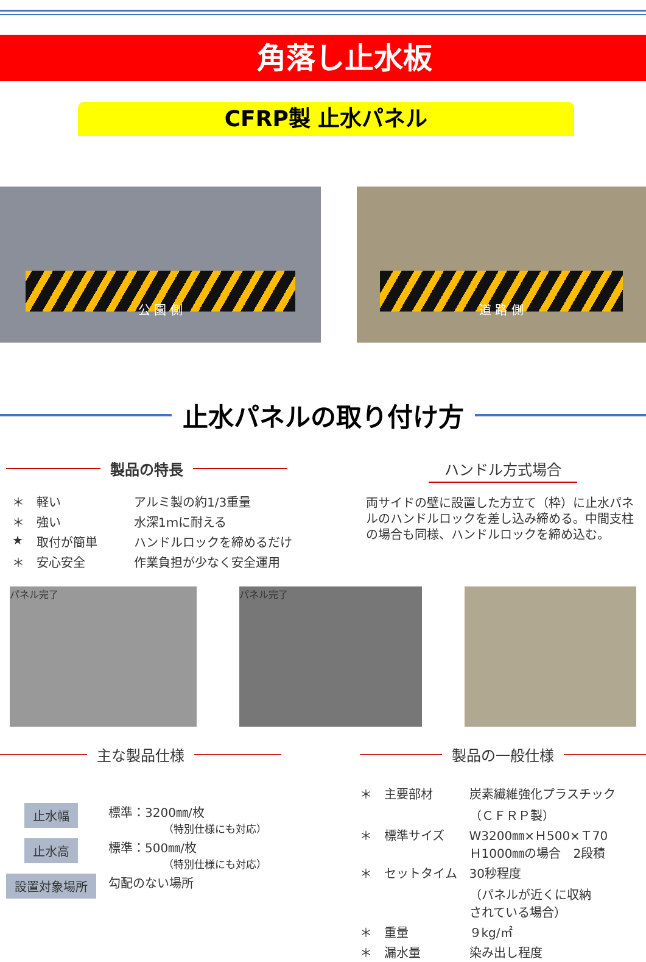角落し止水板
CFRP製 止水パネル
公 園 側
道 路 側
止水パネルの取り付け方
製品の特長
| ＊ | 軽い | アルミ製の約1/3重量 |
| ＊ | 強い | 水深1ｍに耐える |
| ★ | 取付が簡単 | ハンドルロックを締めるだけ |
| ＊ | 安心安全 | 作業負担が少なく安全運用 |
ハンドル方式場合
両サイドの壁に設置した方立て（枠）に止水パネルのハンドルロックを差し込み締める。中間支柱の場合も同様、ハンドルロックを締め込む。
パネル完了 パネル完了
主な製品仕様
| 止水幅 | 標準：3200㎜/枚 （特別仕様にも対応） |
| 止水高 | 標準：500㎜/枚 （特別仕様にも対応） |
| 設置対象場所 | 勾配のない場所 |
製品の一般仕様
| ＊ | 主要部材 | 炭素繊維強化プラスチック （ＣＦＲＰ製） |
| ＊ | 標準サイズ | W3200㎜×Ｈ500×Ｔ70 Ｈ1000㎜の場合 2段積 |
| ＊ | セットタイム | 30秒程度 （パネルが近くに収納 されている場合） |
| ＊ | 重量 | ９kg/㎡ |
| ＊ | 漏水量 | 染み出し程度 |